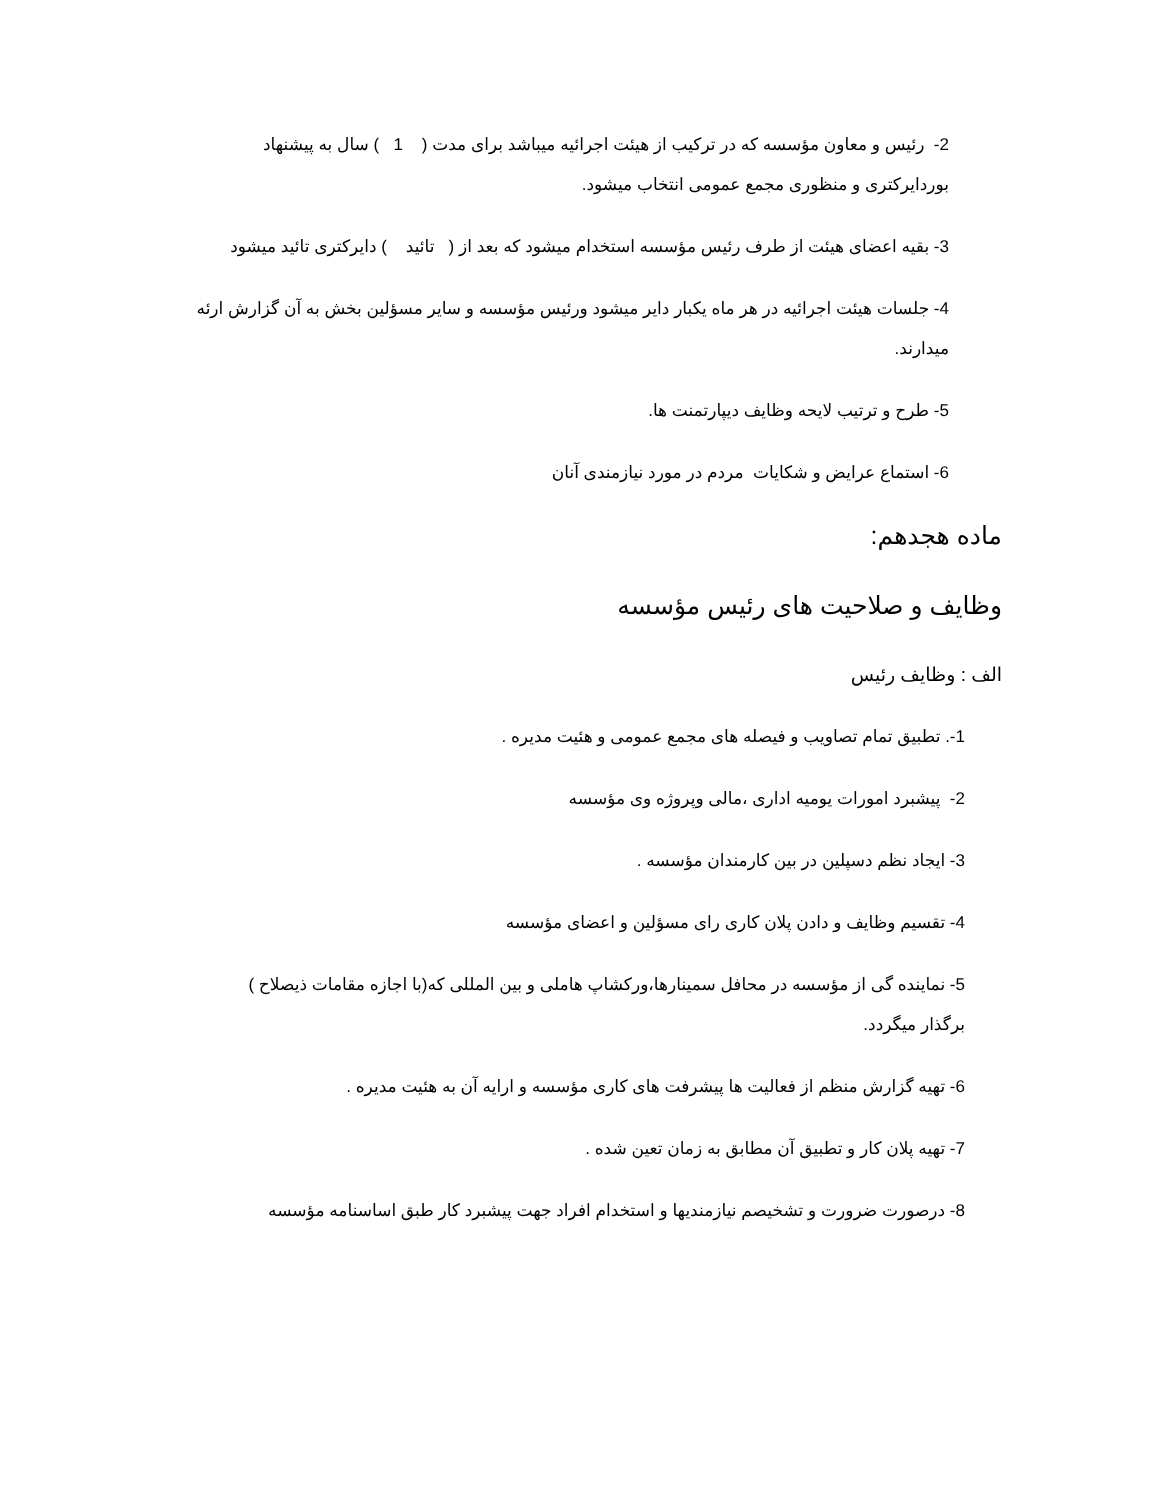2- رئیس و معاون مؤسسه که در ترکیب از هیئت اجرائیه میباشد برای مدت ( 1 ) سال به پیشنهاد بوردایرکتری و منظوری مجمع عمومی انتخاب میشود.
3- بقیه اعضای هیئت از طرف رئیس مؤسسه استخدام میشود که بعد از ( تائید ) دایرکتری تائید میشود
4- جلسات هیئت اجرائیه در هر ماه یکبار دایر میشود ورئیس مؤسسه و سایر مسؤلین بخش به آن گزارش ارئه میدارند.
5- طرح و ترتیب لایحه وظایف دیپارتمنت ها.
6- استماع عرایض و شکایات مردم در مورد نیازمندی آنان
ماده هجدهم:
وظایف و صلاحیت های رئیس مؤسسه
الف : وظایف رئیس
1-. تطبیق تمام تصاویب و فیصله های مجمع عمومی و هئیت مدیره .
2- پیشبرد امورات یومیه اداری ،مالی وپروژه وی مؤسسه
3- ایجاد نظم دسپلین در بین کارمندان مؤسسه .
4- تقسیم وظایف و دادن پلان کاری رای مسؤلین و اعضای مؤسسه
5- نماینده گی از مؤسسه در محافل سمینارها،ورکشاپ هاملی و بین المللی که(با اجازه مقامات ذیصلاح ) برگذار میگردد.
6- تهیه گزارش منظم از فعالیت ها پیشرفت های کاری مؤسسه و ارایه آن به هئیت مدیره .
7- تهیه پلان کار و تطبیق آن مطابق به زمان تعین شده .
8- درصورت ضرورت و تشخیصم نیازمندیها و استخدام افراد جهت پیشبرد کار طبق اساسنامه مؤسسه